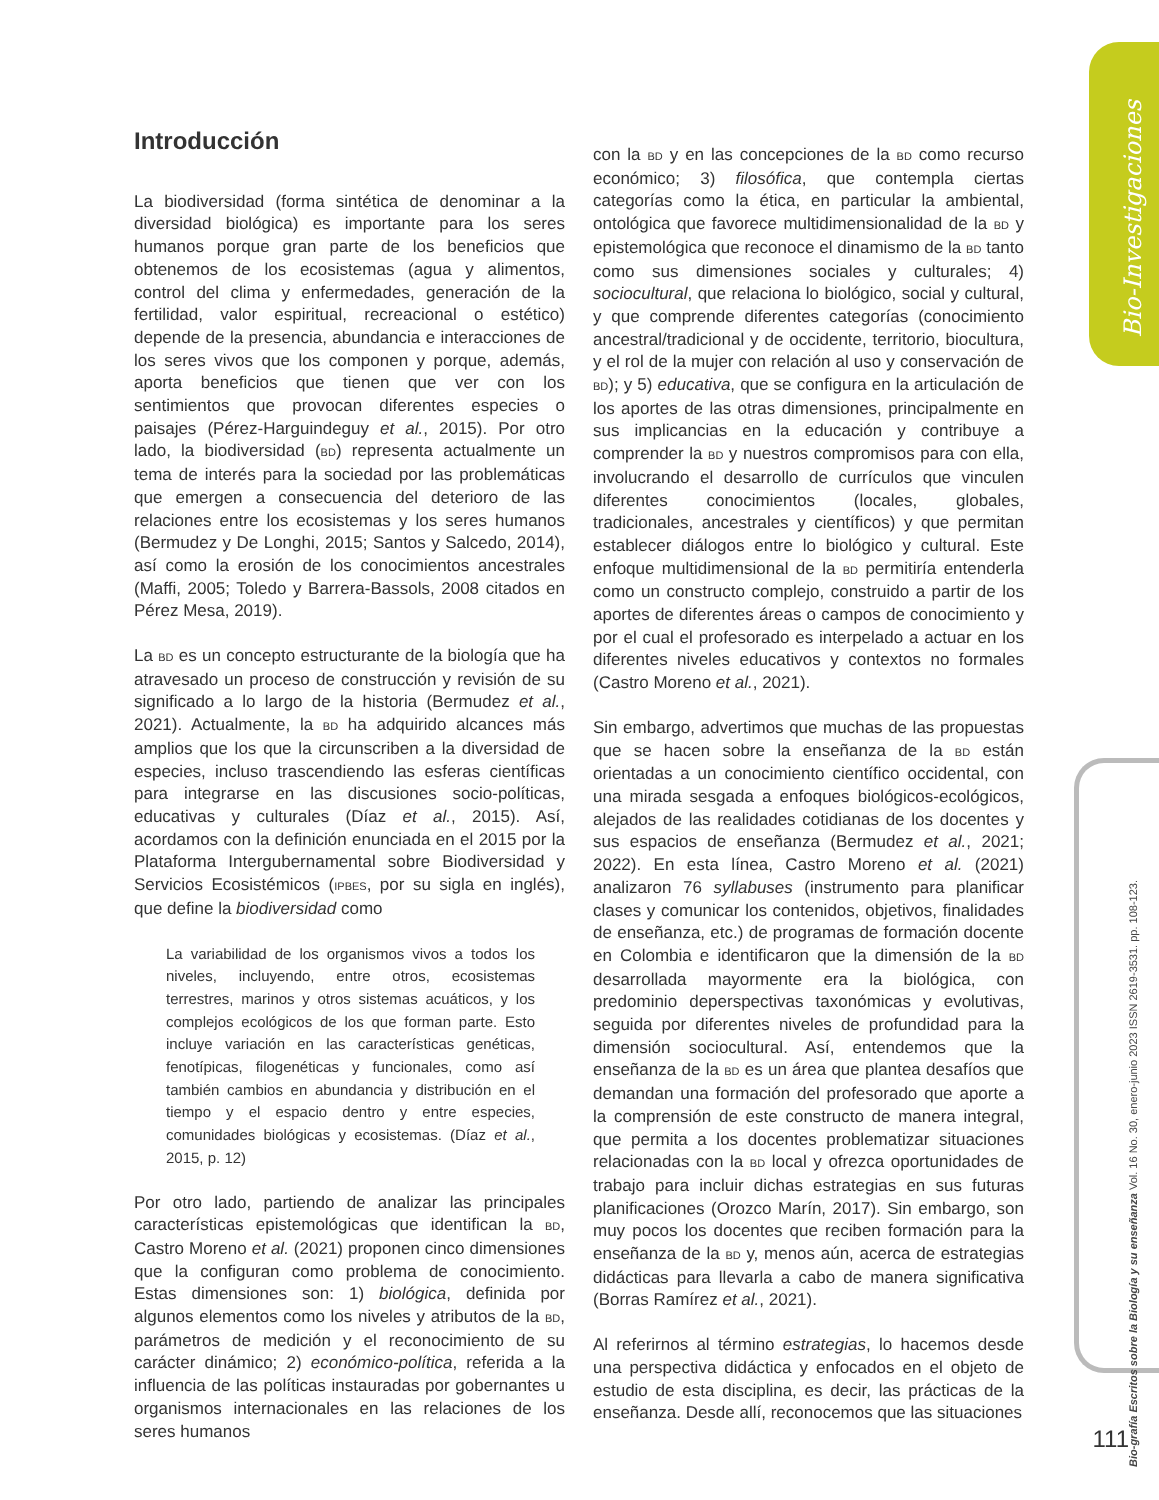Bio-Investigaciones
Bio-grafía Escritos sobre la Biología y su enseñanza Vol. 16 No. 30, enero-junio 2023 ISSN 2619-3531. pp. 108-123.
Introducción
La biodiversidad (forma sintética de denominar a la diversidad biológica) es importante para los seres humanos porque gran parte de los beneficios que obtenemos de los ecosistemas (agua y alimentos, control del clima y enfermedades, generación de la fertilidad, valor espiritual, recreacional o estético) depende de la presencia, abundancia e interacciones de los seres vivos que los componen y porque, además, aporta beneficios que tienen que ver con los sentimientos que provocan diferentes especies o paisajes (Pérez-Harguindeguy et al., 2015). Por otro lado, la biodiversidad (BD) representa actualmente un tema de interés para la sociedad por las problemáticas que emergen a consecuencia del deterioro de las relaciones entre los ecosistemas y los seres humanos (Bermudez y De Longhi, 2015; Santos y Salcedo, 2014), así como la erosión de los conocimientos ancestrales (Maffi, 2005; Toledo y Barrera-Bassols, 2008 citados en Pérez Mesa, 2019).
La BD es un concepto estructurante de la biología que ha atravesado un proceso de construcción y revisión de su significado a lo largo de la historia (Bermudez et al., 2021). Actualmente, la BD ha adquirido alcances más amplios que los que la circunscriben a la diversidad de especies, incluso trascendiendo las esferas científicas para integrarse en las discusiones socio-políticas, educativas y culturales (Díaz et al., 2015). Así, acordamos con la definición enunciada en el 2015 por la Plataforma Intergubernamental sobre Biodiversidad y Servicios Ecosistémicos (IPBES, por su sigla en inglés), que define la biodiversidad como
La variabilidad de los organismos vivos a todos los niveles, incluyendo, entre otros, ecosistemas terrestres, marinos y otros sistemas acuáticos, y los complejos ecológicos de los que forman parte. Esto incluye variación en las características genéticas, fenotípicas, filogenéticas y funcionales, como así también cambios en abundancia y distribución en el tiempo y el espacio dentro y entre especies, comunidades biológicas y ecosistemas. (Díaz et al., 2015, p. 12)
Por otro lado, partiendo de analizar las principales características epistemológicas que identifican la BD, Castro Moreno et al. (2021) proponen cinco dimensiones que la configuran como problema de conocimiento. Estas dimensiones son: 1) biológica, definida por algunos elementos como los niveles y atributos de la BD, parámetros de medición y el reconocimiento de su carácter dinámico; 2) económico-política, referida a la influencia de las políticas instauradas por gobernantes u organismos internacionales en las relaciones de los seres humanos
con la BD y en las concepciones de la BD como recurso económico; 3) filosófica, que contempla ciertas categorías como la ética, en particular la ambiental, ontológica que favorece multidimensionalidad de la BD y epistemológica que reconoce el dinamismo de la BD tanto como sus dimensiones sociales y culturales; 4) sociocultural, que relaciona lo biológico, social y cultural, y que comprende diferentes categorías (conocimiento ancestral/tradicional y de occidente, territorio, biocultura, y el rol de la mujer con relación al uso y conservación de BD); y 5) educativa, que se configura en la articulación de los aportes de las otras dimensiones, principalmente en sus implicancias en la educación y contribuye a comprender la BD y nuestros compromisos para con ella, involucrando el desarrollo de currículos que vinculen diferentes conocimientos (locales, globales, tradicionales, ancestrales y científicos) y que permitan establecer diálogos entre lo biológico y cultural. Este enfoque multidimensional de la BD permitiría entenderla como un constructo complejo, construido a partir de los aportes de diferentes áreas o campos de conocimiento y por el cual el profesorado es interpelado a actuar en los diferentes niveles educativos y contextos no formales (Castro Moreno et al., 2021).
Sin embargo, advertimos que muchas de las propuestas que se hacen sobre la enseñanza de la BD están orientadas a un conocimiento científico occidental, con una mirada sesgada a enfoques biológicos-ecológicos, alejados de las realidades cotidianas de los docentes y sus espacios de enseñanza (Bermudez et al., 2021; 2022). En esta línea, Castro Moreno et al. (2021) analizaron 76 syllabuses (instrumento para planificar clases y comunicar los contenidos, objetivos, finalidades de enseñanza, etc.) de programas de formación docente en Colombia e identificaron que la dimensión de la BD desarrollada mayormente era la biológica, con predominio deperspectivas taxonómicas y evolutivas, seguida por diferentes niveles de profundidad para la dimensión sociocultural. Así, entendemos que la enseñanza de la BD es un área que plantea desafíos que demandan una formación del profesorado que aporte a la comprensión de este constructo de manera integral, que permita a los docentes problematizar situaciones relacionadas con la BD local y ofrezca oportunidades de trabajo para incluir dichas estrategias en sus futuras planificaciones (Orozco Marín, 2017). Sin embargo, son muy pocos los docentes que reciben formación para la enseñanza de la BD y, menos aún, acerca de estrategias didácticas para llevarla a cabo de manera significativa (Borras Ramírez et al., 2021).
Al referirnos al término estrategias, lo hacemos desde una perspectiva didáctica y enfocados en el objeto de estudio de esta disciplina, es decir, las prácticas de la enseñanza. Desde allí, reconocemos que las situaciones
111